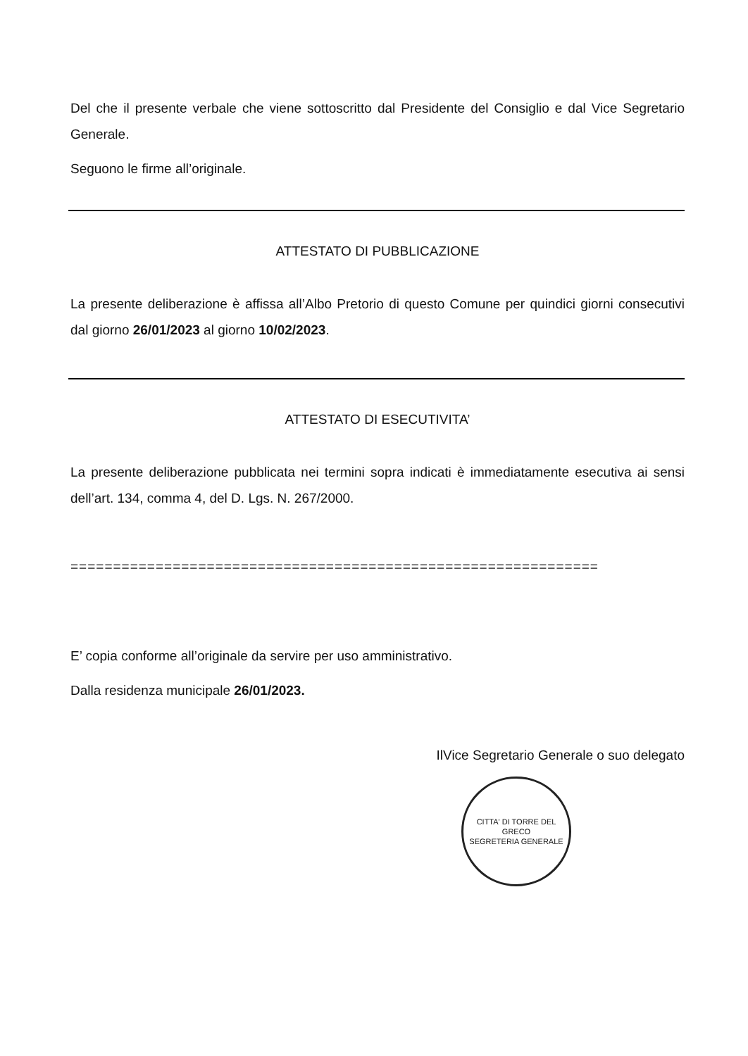Del che il presente verbale che viene sottoscritto dal Presidente del Consiglio e dal Vice Segretario Generale.
Seguono le firme all’originale.
ATTESTATO DI PUBBLICAZIONE
La presente deliberazione è affissa all’Albo Pretorio di questo Comune per quindici giorni consecutivi dal giorno 26/01/2023 al giorno 10/02/2023.
ATTESTATO DI ESECUTIVITA’
La presente deliberazione pubblicata nei termini sopra indicati è immediatamente esecutiva ai sensi dell’art. 134, comma 4, del D. Lgs. N. 267/2000.
==============================================================
E’ copia conforme all’originale da servire per uso amministrativo.
Dalla residenza municipale 26/01/2023.
IlVice Segretario Generale o suo delegato
CITTA' DI TORRE DEL GRECO
SEGRETERIA GENERALE